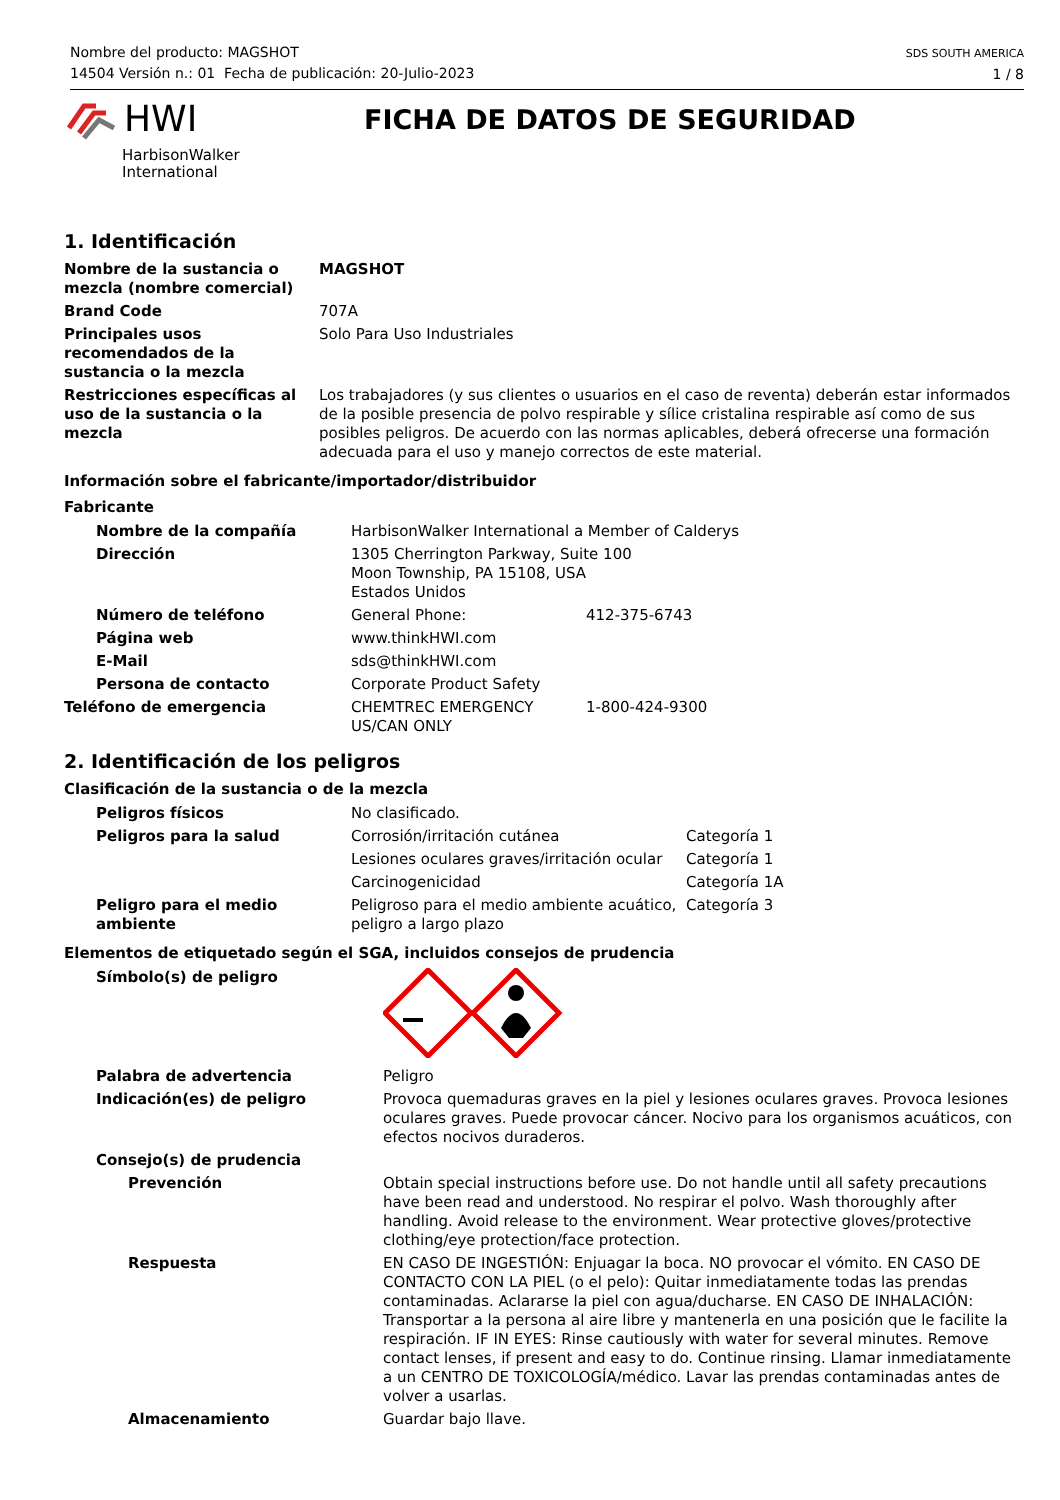Nombre del producto: MAGSHOT
14504 Versión n.: 01 Fecha de publicación: 20-Julio-2023
SDS SOUTH AMERICA
1 / 8
HWI
HarbisonWalker
International
FICHA DE DATOS DE SEGURIDAD
1. Identificación
| Nombre de la sustancia o mezcla (nombre comercial) | MAGSHOT |
| Brand Code | 707A |
| Principales usos recomendados de la sustancia o la mezcla | Solo Para Uso Industriales |
| Restricciones específicas al uso de la sustancia o la mezcla | Los trabajadores (y sus clientes o usuarios en el caso de reventa) deberán estar informados de la posible presencia de polvo respirable y sílice cristalina respirable así como de sus posibles peligros. De acuerdo con las normas aplicables, deberá ofrecerse una formación adecuada para el uso y manejo correctos de este material. |
Información sobre el fabricante/importador/distribuidor
Fabricante
| Nombre de la compañía | HarbisonWalker International a Member of Calderys | |
| Dirección | 1305 Cherrington Parkway, Suite 100 Moon Township, PA 15108, USA Estados Unidos | |
| Número de teléfono | General Phone: | 412-375-6743 |
| Página web | www.thinkHWI.com | |
| E-Mail | sds@thinkHWI.com | |
| Persona de contacto | Corporate Product Safety | |
| Teléfono de emergencia | CHEMTREC EMERGENCY US/CAN ONLY | 1-800-424-9300 |
2. Identificación de los peligros
Clasificación de la sustancia o de la mezcla
| Peligros físicos | No clasificado. | |
| Peligros para la salud | Corrosión/irritación cutánea | Categoría 1 |
| | Lesiones oculares graves/irritación ocular | Categoría 1 |
| | Carcinogenicidad | Categoría 1A |
| Peligro para el medio ambiente | Peligroso para el medio ambiente acuático, peligro a largo plazo | Categoría 3 |
Elementos de etiquetado según el SGA, incluidos consejos de prudencia
| Símbolo(s) de peligro | |
| Palabra de advertencia | Peligro |
| Indicación(es) de peligro | Provoca quemaduras graves en la piel y lesiones oculares graves. Provoca lesiones oculares graves. Puede provocar cáncer. Nocivo para los organismos acuáticos, con efectos nocivos duraderos. |
| Consejo(s) de prudencia | |
| Prevención | Obtain special instructions before use. Do not handle until all safety precautions have been read and understood. No respirar el polvo. Wash thoroughly after handling. Avoid release to the environment. Wear protective gloves/protective clothing/eye protection/face protection. |
| Respuesta | EN CASO DE INGESTIÓN: Enjuagar la boca. NO provocar el vómito. EN CASO DE CONTACTO CON LA PIEL (o el pelo): Quitar inmediatamente todas las prendas contaminadas. Aclararse la piel con agua/ducharse. EN CASO DE INHALACIÓN: Transportar a la persona al aire libre y mantenerla en una posición que le facilite la respiración. IF IN EYES: Rinse cautiously with water for several minutes. Remove contact lenses, if present and easy to do. Continue rinsing. Llamar inmediatamente a un CENTRO DE TOXICOLOGÍA/médico. Lavar las prendas contaminadas antes de volver a usarlas. |
| Almacenamiento | Guardar bajo llave. |